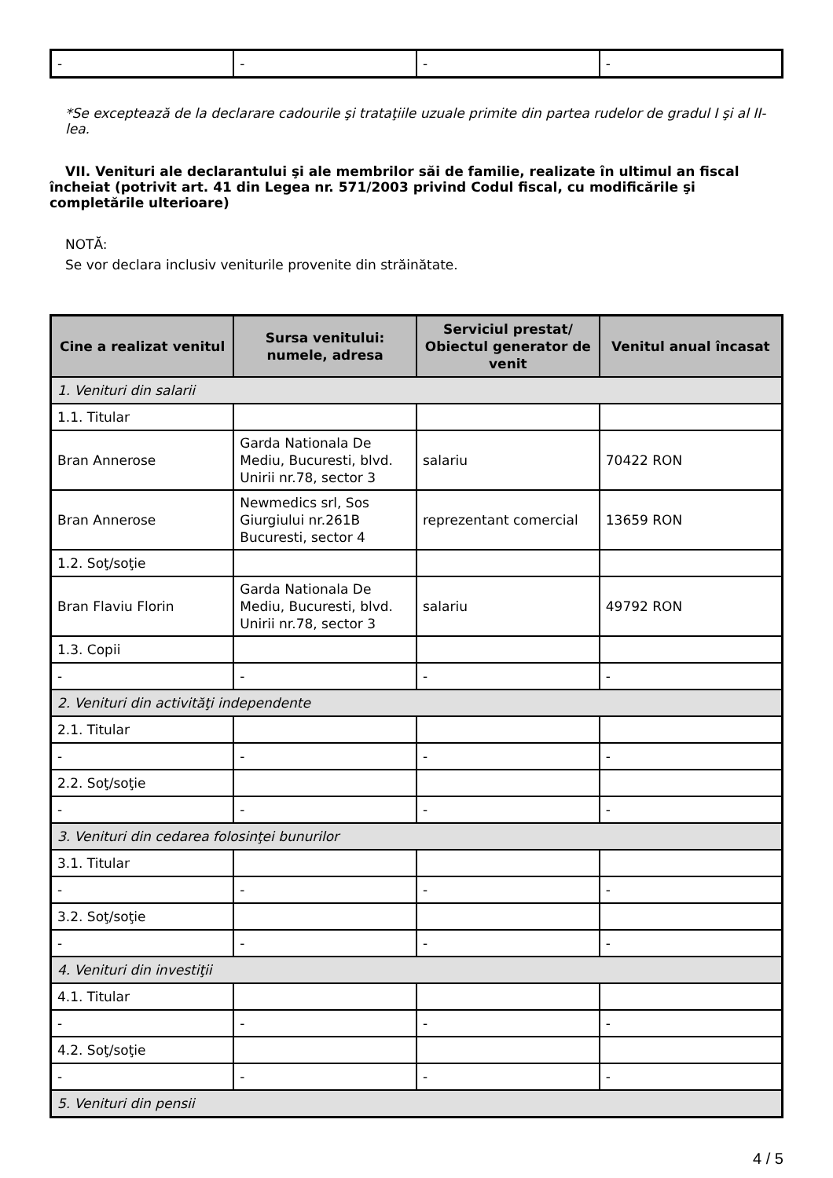| - | - | - | - |
*Se exceptează de la declarare cadourile şi trataţiile uzuale primite din partea rudelor de gradul I şi al II-lea.
VII. Venituri ale declarantului şi ale membrilor săi de familie, realizate în ultimul an fiscal încheiat (potrivit art. 41 din Legea nr. 571/2003 privind Codul fiscal, cu modificările şi completările ulterioare)
NOTĂ:
Se vor declara inclusiv veniturile provenite din străinătate.
| Cine a realizat venitul | Sursa venitului: numele, adresa | Serviciul prestat/ Obiectul generator de venit | Venitul anual încasat |
| --- | --- | --- | --- |
| 1. Venituri din salarii | | | |
| 1.1. Titular | | | |
| Bran Annerose | Garda Nationala De Mediu, Bucuresti, blvd. Unirii nr.78, sector 3 | salariu | 70422 RON |
| Bran Annerose | Newmedics srl, Sos Giurgiului nr.261B Bucuresti, sector 4 | reprezentant comercial | 13659 RON |
| 1.2. Soţ/soţie | | | |
| Bran Flaviu Florin | Garda Nationala De Mediu, Bucuresti, blvd. Unirii nr.78, sector 3 | salariu | 49792 RON |
| 1.3. Copii | | | |
| - | - | - | - |
| 2. Venituri din activităţi independente | | | |
| 2.1. Titular | | | |
| - | - | - | - |
| 2.2. Soţ/soţie | | | |
| - | - | - | - |
| 3. Venituri din cedarea folosinţei bunurilor | | | |
| 3.1. Titular | | | |
| - | - | - | - |
| 3.2. Soţ/soţie | | | |
| - | - | - | - |
| 4. Venituri din investiţii | | | |
| 4.1. Titular | | | |
| - | - | - | - |
| 4.2. Soţ/soţie | | | |
| - | - | - | - |
| 5. Venituri din pensii | | | |
4 / 5